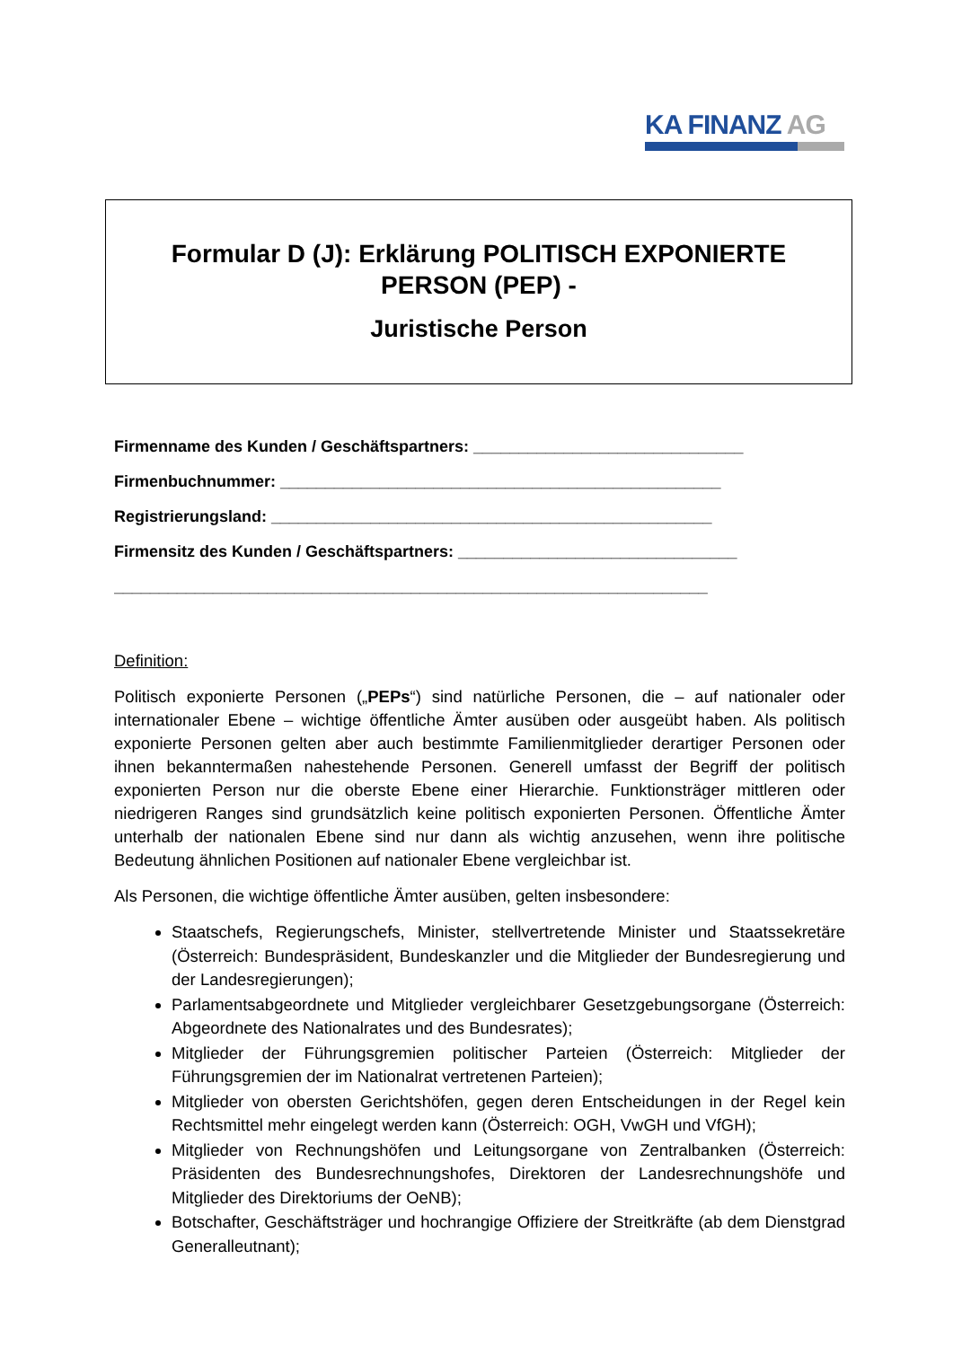KA FINANZ AG
Formular D (J): Erklärung POLITISCH EXPONIERTE
PERSON (PEP) -
Juristische Person
Firmenname des Kunden / Geschäftspartners: ______________________________
Firmenbuchnummer: _________________________________________________
Registrierungsland: _________________________________________________
Firmensitz des Kunden / Geschäftspartners: _______________________________
__________________________________________________________________
Definition:
Politisch exponierte Personen („PEPs“) sind natürliche Personen, die – auf nationaler oder internationaler Ebene – wichtige öffentliche Ämter ausüben oder ausgeübt haben. Als politisch exponierte Personen gelten aber auch bestimmte Familienmitglieder derartiger Personen oder ihnen bekanntermaßen nahestehende Personen. Generell umfasst der Begriff der politisch exponierten Person nur die oberste Ebene einer Hierarchie. Funktionsträger mittleren oder niedrigeren Ranges sind grundsätzlich keine politisch exponierten Personen. Öffentliche Ämter unterhalb der nationalen Ebene sind nur dann als wichtig anzusehen, wenn ihre politische Bedeutung ähnlichen Positionen auf nationaler Ebene vergleichbar ist.
Als Personen, die wichtige öffentliche Ämter ausüben, gelten insbesondere:
Staatschefs, Regierungschefs, Minister, stellvertretende Minister und Staatssekretäre (Österreich: Bundespräsident, Bundeskanzler und die Mitglieder der Bundesregierung und der Landesregierungen);
Parlamentsabgeordnete und Mitglieder vergleichbarer Gesetzgebungsorgane (Österreich: Abgeordnete des Nationalrates und des Bundesrates);
Mitglieder der Führungsgremien politischer Parteien (Österreich: Mitglieder der Führungsgremien der im Nationalrat vertretenen Parteien);
Mitglieder von obersten Gerichtshöfen, gegen deren Entscheidungen in der Regel kein Rechtsmittel mehr eingelegt werden kann (Österreich: OGH, VwGH und VfGH);
Mitglieder von Rechnungshöfen und Leitungsorgane von Zentralbanken (Österreich: Präsidenten des Bundesrechnungshofes, Direktoren der Landesrechnungshöfe und Mitglieder des Direktoriums der OeNB);
Botschafter, Geschäftsträger und hochrangige Offiziere der Streitkräfte (ab dem Dienstgrad Generalleutnant);